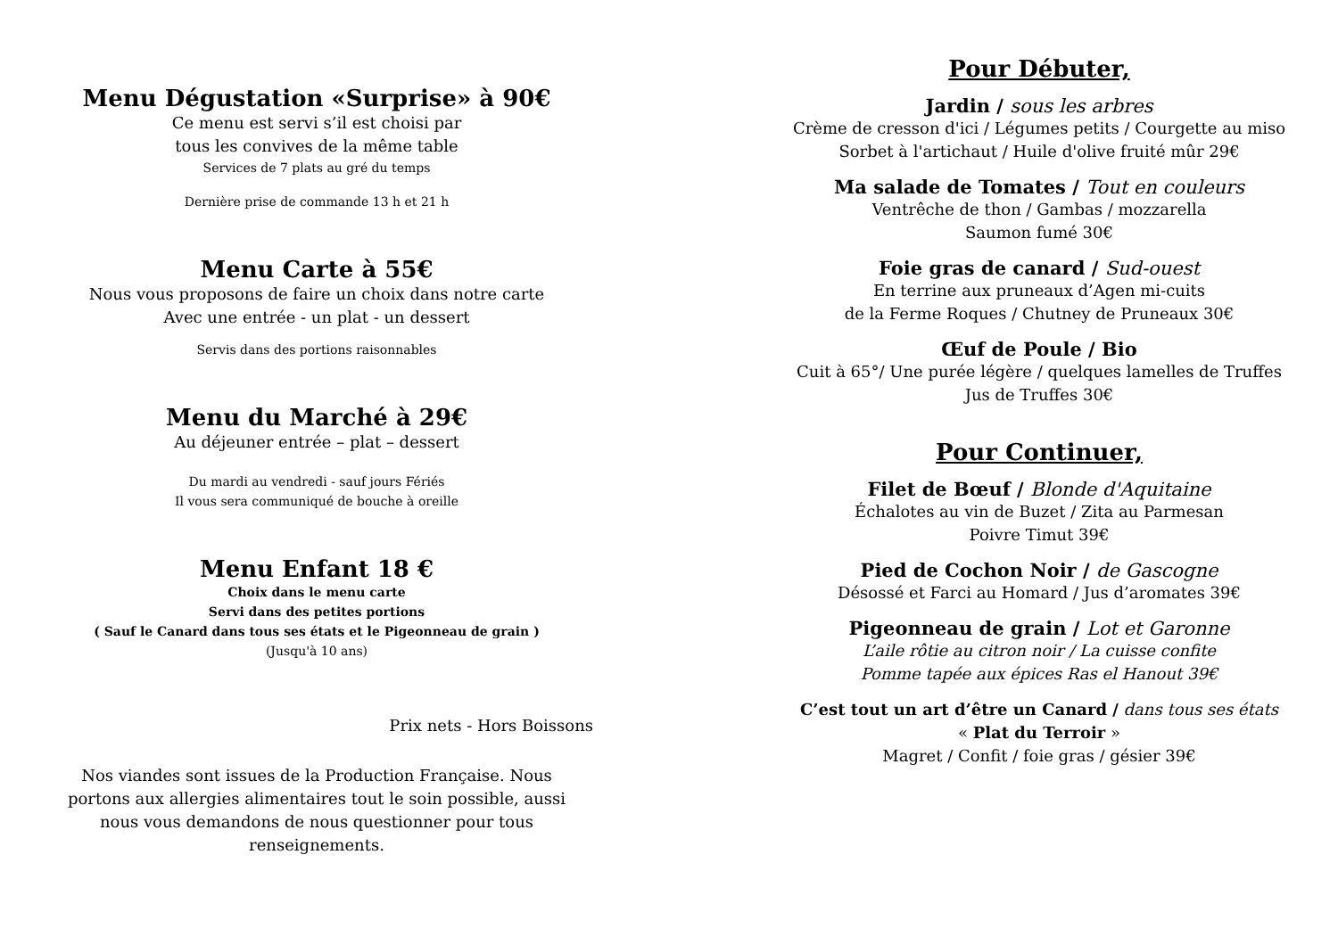Menu Dégustation «Surprise» à 90€
Ce menu est servi s’il est choisi par
tous les convives de la même table
Services de 7 plats au gré du temps
Dernière prise de commande 13 h et 21 h
Menu Carte à 55€
Nous vous proposons de faire un choix dans notre carte
Avec une entrée - un plat - un dessert
Servis dans des portions raisonnables
Menu du Marché à 29€
Au déjeuner entrée – plat – dessert
Du mardi au vendredi - sauf jours Fériés
Il vous sera communiqué de bouche à oreille
Menu Enfant 18 €
Choix dans le menu carte
Servi dans des petites portions
( Sauf le Canard dans tous ses états et le Pigeonneau de grain )
(Jusqu'à 10 ans)
Prix nets - Hors Boissons
Nos viandes sont issues de la Production Française. Nous portons aux allergies alimentaires tout le soin possible, aussi nous vous demandons de nous questionner pour tous renseignements.
Pour Débuter,
Jardin / sous les arbres
Crème de cresson d'ici / Légumes petits / Courgette au miso
Sorbet à l'artichaut / Huile d'olive fruité mûr 29€
Ma salade de Tomates / Tout en couleurs
Ventrêche de thon / Gambas / mozzarella
Saumon fumé 30€
Foie gras de canard / Sud-ouest
En terrine aux pruneaux d’Agen mi-cuits
de la Ferme Roques / Chutney de Pruneaux 30€
Œuf de Poule / Bio
Cuit à 65°/ Une purée légère / quelques lamelles de Truffes
Jus de Truffes 30€
Pour Continuer,
Filet de Bœuf / Blonde d'Aquitaine
Échalotes au vin de Buzet / Zita au Parmesan
Poivre Timut 39€
Pied de Cochon Noir / de Gascogne
Désossé et Farci au Homard / Jus d’aromates 39€
Pigeonneau de grain / Lot et Garonne
L’aile rôtie au citron noir / La cuisse confite
Pomme tapée aux épices Ras el Hanout 39€
C’est tout un art d’être un Canard / dans tous ses états
« Plat du Terroir »
Magret / Confit / foie gras / gésier 39€